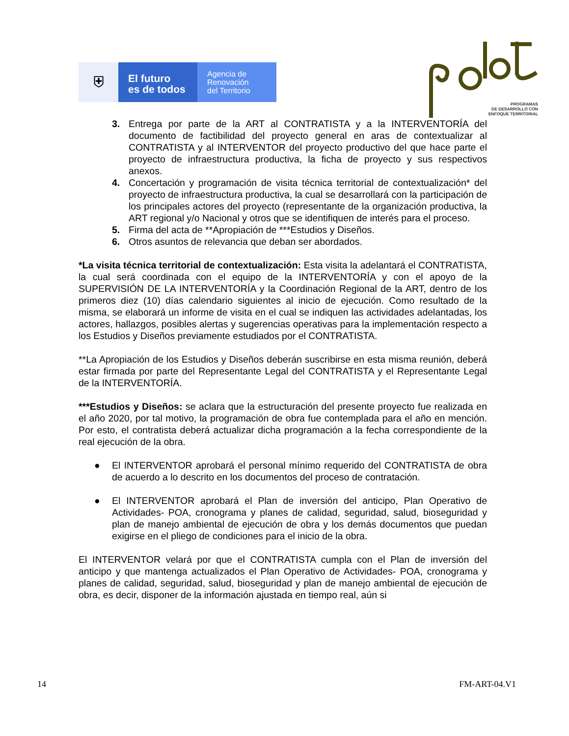⛨
El futuro
es de todos
Agencia de
Renovación
del Territorio
PROGRAMAS
DE DESARROLLO CON
ENFOQUE TERRITORIAL
3. Entrega por parte de la ART al CONTRATISTA y a la INTERVENTORÍA del documento de factibilidad del proyecto general en aras de contextualizar al CONTRATISTA y al INTERVENTOR del proyecto productivo del que hace parte el proyecto de infraestructura productiva, la ficha de proyecto y sus respectivos anexos.
4. Concertación y programación de visita técnica territorial de contextualización* del proyecto de infraestructura productiva, la cual se desarrollará con la participación de los principales actores del proyecto (representante de la organización productiva, la ART regional y/o Nacional y otros que se identifiquen de interés para el proceso.
5. Firma del acta de **Apropiación de ***Estudios y Diseños.
6. Otros asuntos de relevancia que deban ser abordados.
*La visita técnica territorial de contextualización: Esta visita la adelantará el CONTRATISTA, la cual será coordinada con el equipo de la INTERVENTORÍA y con el apoyo de la SUPERVISIÓN DE LA INTERVENTORÍA y la Coordinación Regional de la ART, dentro de los primeros diez (10) días calendario siguientes al inicio de ejecución. Como resultado de la misma, se elaborará un informe de visita en el cual se indiquen las actividades adelantadas, los actores, hallazgos, posibles alertas y sugerencias operativas para la implementación respecto a los Estudios y Diseños previamente estudiados por el CONTRATISTA.
**La Apropiación de los Estudios y Diseños deberán suscribirse en esta misma reunión, deberá estar firmada por parte del Representante Legal del CONTRATISTA y el Representante Legal de la INTERVENTORÍA.
***Estudios y Diseños: se aclara que la estructuración del presente proyecto fue realizada en el año 2020, por tal motivo, la programación de obra fue contemplada para el año en mención. Por esto, el contratista deberá actualizar dicha programación a la fecha correspondiente de la real ejecución de la obra.
● El INTERVENTOR aprobará el personal mínimo requerido del CONTRATISTA de obra de acuerdo a lo descrito en los documentos del proceso de contratación.
● El INTERVENTOR aprobará el Plan de inversión del anticipo, Plan Operativo de Actividades- POA, cronograma y planes de calidad, seguridad, salud, bioseguridad y plan de manejo ambiental de ejecución de obra y los demás documentos que puedan exigirse en el pliego de condiciones para el inicio de la obra.
El INTERVENTOR velará por que el CONTRATISTA cumpla con el Plan de inversión del anticipo y que mantenga actualizados el Plan Operativo de Actividades- POA, cronograma y planes de calidad, seguridad, salud, bioseguridad y plan de manejo ambiental de ejecución de obra, es decir, disponer de la información ajustada en tiempo real, aún si
14 FM-ART-04.V1